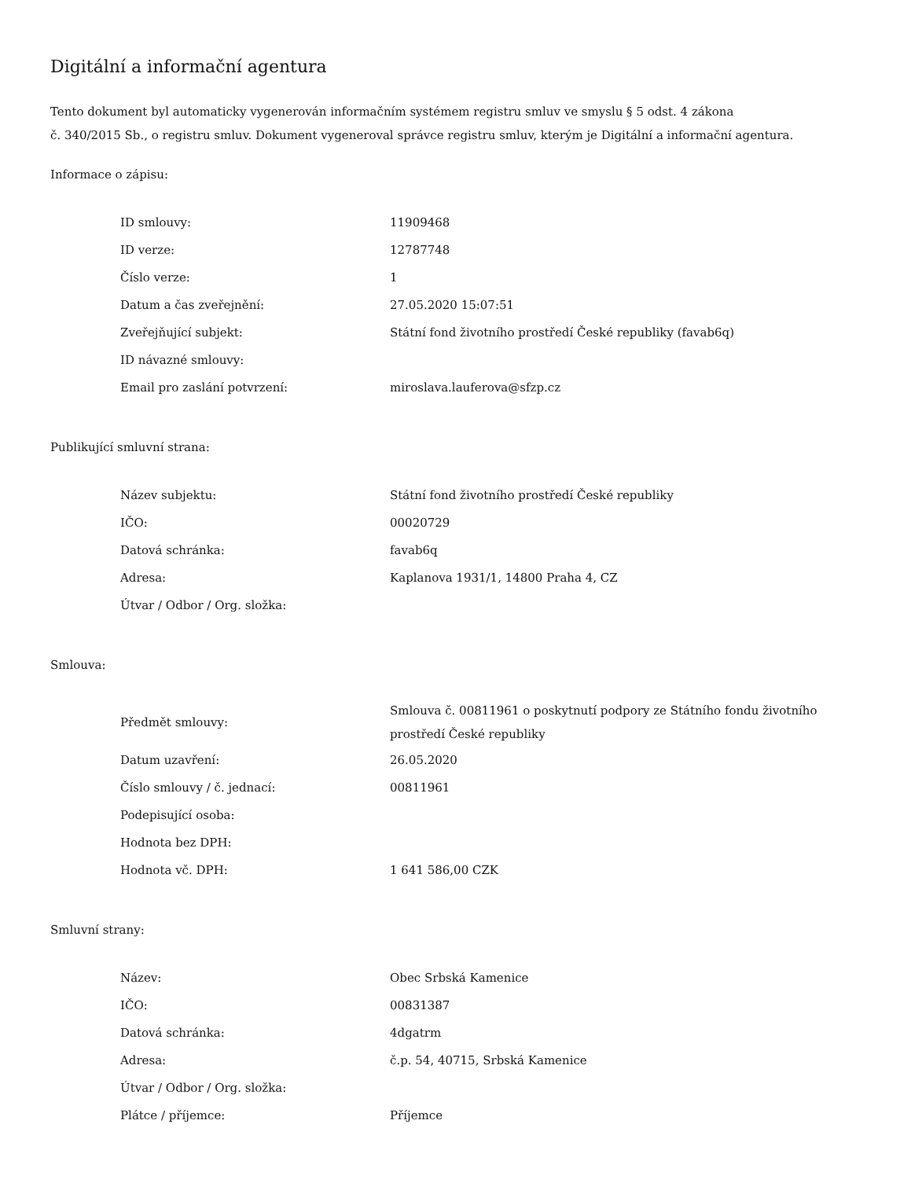Digitální a informační agentura
Tento dokument byl automaticky vygenerován informačním systémem registru smluv ve smyslu § 5 odst. 4 zákona
č. 340/2015 Sb., o registru smluv. Dokument vygeneroval správce registru smluv, kterým je Digitální a informační agentura.
Informace o zápisu:
| ID smlouvy: | 11909468 |
| ID verze: | 12787748 |
| Číslo verze: | 1 |
| Datum a čas zveřejnění: | 27.05.2020 15:07:51 |
| Zveřejňující subjekt: | Státní fond životního prostředí České republiky (favab6q) |
| ID návazné smlouvy: | |
| Email pro zaslání potvrzení: | miroslava.lauferova@sfzp.cz |
Publikující smluvní strana:
| Název subjektu: | Státní fond životního prostředí České republiky |
| IČO: | 00020729 |
| Datová schránka: | favab6q |
| Adresa: | Kaplanova 1931/1, 14800 Praha 4, CZ |
| Útvar / Odbor / Org. složka: | |
Smlouva:
| Předmět smlouvy: | Smlouva č. 00811961 o poskytnutí podpory ze Státního fondu životního prostředí České republiky |
| Datum uzavření: | 26.05.2020 |
| Číslo smlouvy / č. jednací: | 00811961 |
| Podepisující osoba: | |
| Hodnota bez DPH: | |
| Hodnota vč. DPH: | 1 641 586,00 CZK |
Smluvní strany:
| Název: | Obec Srbská Kamenice |
| IČO: | 00831387 |
| Datová schránka: | 4dgatrm |
| Adresa: | č.p. 54, 40715, Srbská Kamenice |
| Útvar / Odbor / Org. složka: | |
| Plátce / příjemce: | Příjemce |